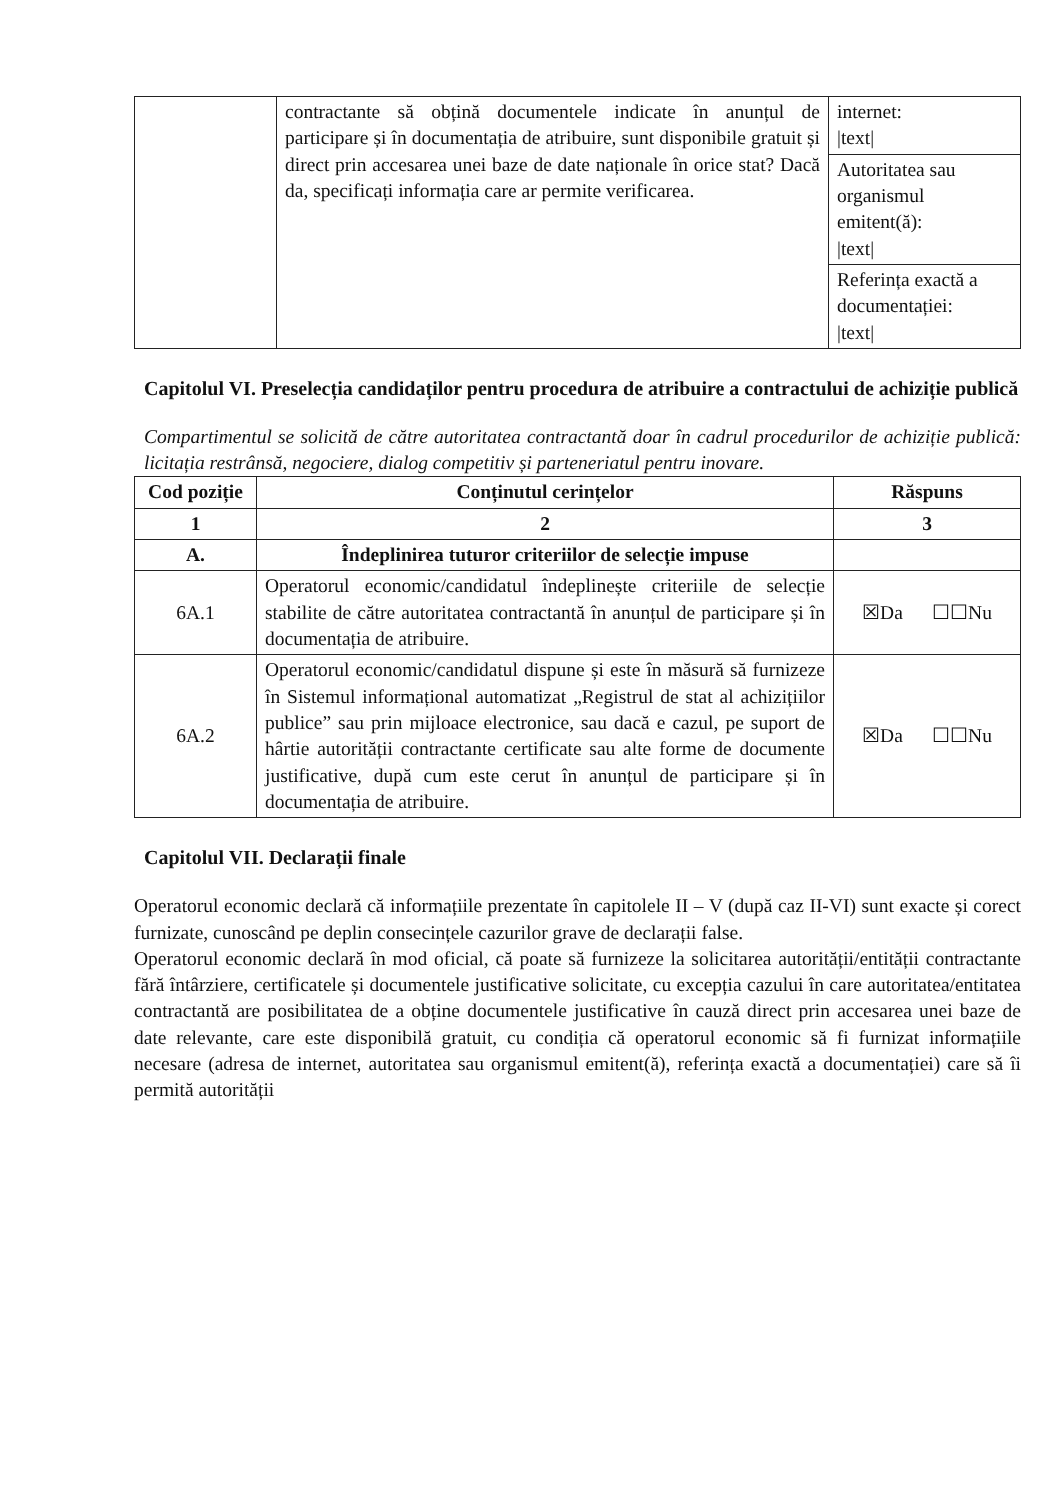| | contractante să obțină documentele indicate în anunțul de participare și în documentația de atribuire, sunt disponibile gratuit și direct prin accesarea unei baze de date naționale în orice stat? Dacă da, specificați informația care ar permite verificarea. | internet: /text/ |
| | | Autoritatea sau organismul emitent(ă): /text/ |
| | | Referința exactă a documentației: /text/ |
Capitolul VI. Preselecția candidaților pentru procedura de atribuire a contractului de achiziție publică
Compartimentul se solicită de către autoritatea contractantă doar în cadrul procedurilor de achiziție publică: licitația restrânsă, negociere, dialog competitiv și parteneriatul pentru inovare.
| Cod poziție | Conținutul cerințelor | Răspuns |
| --- | --- | --- |
| 1 | 2 | 3 |
| A. | Îndeplinirea tuturor criteriilor de selecție impuse | |
| 6A.1 | Operatorul economic/candidatul îndeplinește criteriile de selecție stabilite de către autoritatea contractantă în anunțul de participare și în documentația de atribuire. | ☒Da ☐☐Nu |
| 6A.2 | Operatorul economic/candidatul dispune și este în măsură să furnizeze în Sistemul informațional automatizat „Registrul de stat al achizițiilor publice” sau prin mijloace electronice, sau dacă e cazul, pe suport de hârtie autorității contractante certificate sau alte forme de documente justificative, după cum este cerut în anunțul de participare și în documentația de atribuire. | ☒Da ☐☐Nu |
Capitolul VII. Declarații finale
Operatorul economic declară că informațiile prezentate în capitolele II – V (după caz II-VI) sunt exacte și corect furnizate, cunoscând pe deplin consecințele cazurilor grave de declarații false.
Operatorul economic declară în mod oficial, că poate să furnizeze la solicitarea autorității/entității contractante fără întârziere, certificatele și documentele justificative solicitate, cu excepția cazului în care autoritatea/entitatea contractantă are posibilitatea de a obține documentele justificative în cauză direct prin accesarea unei baze de date relevante, care este disponibilă gratuit, cu condiția că operatorul economic să fi furnizat informațiile necesare (adresa de internet, autoritatea sau organismul emitent(ă), referința exactă a documentației) care să îi permită autorității